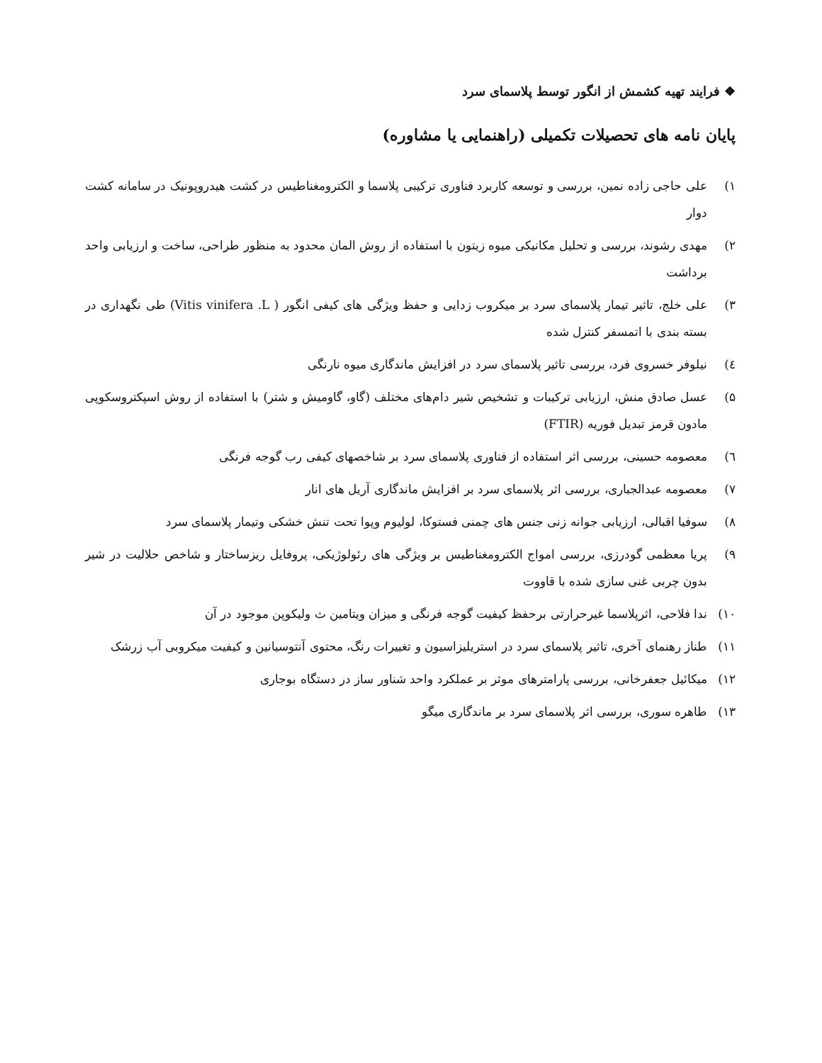❖ فرایند تهیه کشمش از انگور توسط پلاسمای سرد
پایان نامه های تحصیلات تکمیلی (راهنمایی یا مشاوره)
۱) علی حاجی زاده نمین، بررسی و توسعه کاربرد فناوری ترکیبی پلاسما و الکترومغناطیس در کشت هیدروپونیک در سامانه کشت دوار
۲) مهدی رشوند، بررسی و تحلیل مکانیکی میوه زیتون با استفاده از روش المان محدود به منظور طراحی، ساخت و ارزیابی واحد برداشت
۳) علی خلج، تاثیر تیمار پلاسمای سرد بر میکروب زدایی و حفظ ویژگی های کیفی انگور ( Vitis vinifera .L) طی نگهداری در بسته بندی با اتمسفر کنترل شده
٤) نیلوفر خسروی فرد، بررسی تاثیر پلاسمای سرد در افزایش ماندگاری میوه نارنگی
۵) عسل صادق منش، ارزیابی ترکیبات و تشخیص شیر دام‌های مختلف (گاو، گاومیش و شتر) با استفاده از روش اسپکتروسکوپی مادون قرمز تبدیل فوریه (FTIR)
٦) معصومه حسینی، بررسی اثر استفاده از فناوری پلاسمای سرد بر شاخصهای کیفی رب گوجه فرنگی
۷) معصومه عبدالجباری، بررسی اثر پلاسمای سرد بر افزایش ماندگاری آریل های انار
۸) سوفیا اقبالی، ارزیابی جوانه زنی جنس های چمنی فستوکا، لولیوم وپوا تحت تنش خشکی وتیمار پلاسمای سرد
۹) پریا معظمی گودرزی، بررسی امواج الکترومغناطیس بر ویژگی های رئولوژیکی، پروفایل ریزساختار و شاخص حلالیت در شیر بدون چربی غنی سازی شده با قاووت
۱۰) ندا فلاحی، اثرپلاسما غیرحرارتی برحفظ کیفیت گوجه فرنگی و میزان ویتامین ث ولیکوپن موجود در آن
۱۱) طناز رهنمای آخری، تاثیر پلاسمای سرد در استریلیزاسیون و تغییرات رنگ، محتوی آنتوسیانین و کیفیت میکروبی آب زرشک
۱۲) میکائیل جعفرخانی، بررسی پارامترهای موثر بر عملکرد واحد شناور ساز در دستگاه بوجاری
۱۳) طاهره سوری، بررسی اثر پلاسمای سرد بر ماندگاری میگو